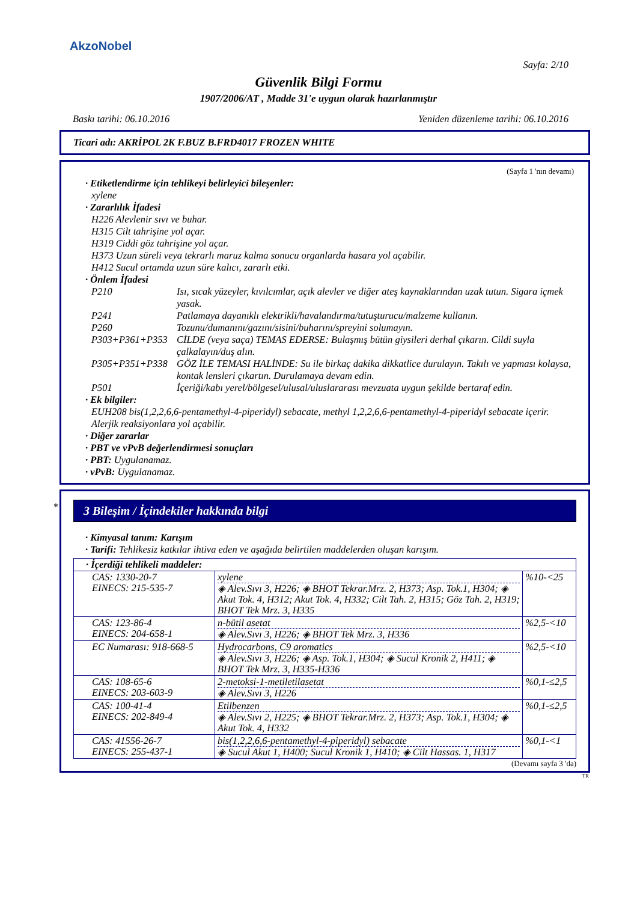AkzoNobel
Sayfa: 2/10
Güvenlik Bilgi Formu
1907/2006/AT , Madde 31'e uygun olarak hazırlanmıştır
Baskı tarihi: 06.10.2016 Yeniden düzenleme tarihi: 06.10.2016
Ticari adı: AKRİPOL 2K F.BUZ B.FRD4017 FROZEN WHITE
(Sayfa 1 'nın devamı)
· Etiketlendirme için tehlikeyi belirleyici bileşenler:
xylene
· Zararlılık İfadesi
H226 Alevlenir sıvı ve buhar.
H315 Cilt tahrişine yol açar.
H319 Ciddi göz tahrişine yol açar.
H373 Uzun süreli veya tekrarlı maruz kalma sonucu organlarda hasara yol açabilir.
H412 Sucul ortamda uzun süre kalıcı, zararlı etki.
· Önlem İfadesi
P210 Isı, sıcak yüzeyler, kıvılcımlar, açık alevler ve diğer ateş kaynaklarından uzak tutun. Sigara içmek yasak.
P241 Patlamaya dayanıklı elektrikli/havalandırma/tutuşturucu/malzeme kullanın.
P260 Tozunu/dumanını/gazını/sisini/buharını/spreyini solumayın.
P303+P361+P353 CİLDE (veya saça) TEMAS EDERSE: Bulaşmış bütün giysileri derhal çıkarın. Cildi suyla çalkalayın/duş alın.
P305+P351+P338 GÖZ İLE TEMASI HALİNDE: Su ile birkaç dakika dikkatlice durulayın. Takılı ve yapması kolaysa, kontak lensleri çıkartın. Durulamaya devam edin.
P501 İçeriği/kabı yerel/bölgesel/ulusal/uluslararası mevzuata uygun şekilde bertaraf edin.
· Ek bilgiler:
EUH208 bis(1,2,2,6,6-pentamethyl-4-piperidyl) sebacate, methyl 1,2,2,6,6-pentamethyl-4-piperidyl sebacate içerir. Alerjik reaksiyonlara yol açabilir.
· Diğer zararlar
· PBT ve vPvB değerlendirmesi sonuçları
· PBT: Uygulanamaz.
· vPvB: Uygulanamaz.
*
3 Bileşim / İçindekiler hakkında bilgi
· Kimyasal tanım: Karışım
· Tarifi: Tehlikesiz katkılar ihtiva eden ve aşağıda belirtilen maddelerden oluşan karışım.
| · İçerdiği tehlikeli maddeler: | | |
| CAS: 1330-20-7 EINECS: 215-535-7 | xylene ◈ Alev.Sıvı 3, H226; ◈ BHOT Tekrar.Mrz. 2, H373; Asp. Tok.1, H304; ◈ Akut Tok. 4, H312; Akut Tok. 4, H332; Cilt Tah. 2, H315; Göz Tah. 2, H319; BHOT Tek Mrz. 3, H335 | %10-<25 |
| CAS: 123-86-4 EINECS: 204-658-1 | n-bütil asetat ◈ Alev.Sıvı 3, H226; ◈ BHOT Tek Mrz. 3, H336 | %2,5-<10 |
| EC Numarası: 918-668-5 | Hydrocarbons, C9 aromatics ◈ Alev.Sıvı 3, H226; ◈ Asp. Tok.1, H304; ◈ Sucul Kronik 2, H411; ◈ BHOT Tek Mrz. 3, H335-H336 | %2,5-<10 |
| CAS: 108-65-6 EINECS: 203-603-9 | 2-metoksi-1-metiletilasetat ◈ Alev.Sıvı 3, H226 | %0,1-≤2,5 |
| CAS: 100-41-4 EINECS: 202-849-4 | Etilbenzen ◈ Alev.Sıvı 2, H225; ◈ BHOT Tekrar.Mrz. 2, H373; Asp. Tok.1, H304; ◈ Akut Tok. 4, H332 | %0,1-≤2,5 |
| CAS: 41556-26-7 EINECS: 255-437-1 | bis(1,2,2,6,6-pentamethyl-4-piperidyl) sebacate ◈ Sucul Akut 1, H400; Sucul Kronik 1, H410; ◈ Cilt Hassas. 1, H317 | %0,1-<1 |
(Devamı sayfa 3 'da)
TR